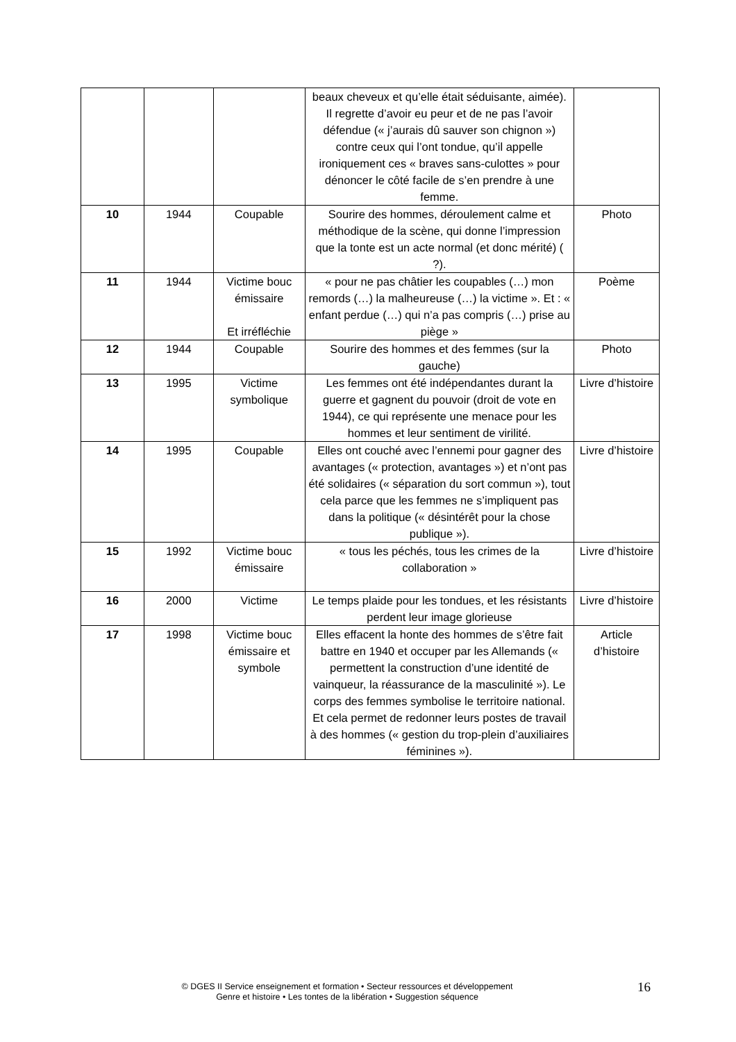| | | | beaux cheveux et qu’elle était séduisante, aimée). Il regrette d’avoir eu peur et de ne pas l’avoir défendue (« j’aurais dû sauver son chignon ») contre ceux qui l’ont tondue, qu’il appelle ironiquement ces « braves sans-culottes » pour dénoncer le côté facile de s’en prendre à une femme. | |
| 10 | 1944 | Coupable | Sourire des hommes, déroulement calme et méthodique de la scène, qui donne l’impression que la tonte est un acte normal (et donc mérité) ( ?). | Photo |
| 11 | 1944 | Victime bouc émissaire Et irréfléchie | « pour ne pas châtier les coupables (…) mon remords (…) la malheureuse (…) la victime ». Et : « enfant perdue (…) qui n’a pas compris (…) prise au piège » | Poème |
| 12 | 1944 | Coupable | Sourire des hommes et des femmes (sur la gauche) | Photo |
| 13 | 1995 | Victime symbolique | Les femmes ont été indépendantes durant la guerre et gagnent du pouvoir (droit de vote en 1944), ce qui représente une menace pour les hommes et leur sentiment de virilité. | Livre d’histoire |
| 14 | 1995 | Coupable | Elles ont couché avec l’ennemi pour gagner des avantages (« protection, avantages ») et n’ont pas été solidaires (« séparation du sort commun »), tout cela parce que les femmes ne s’impliquent pas dans la politique (« désintérêt pour la chose publique »). | Livre d’histoire |
| 15 | 1992 | Victime bouc émissaire | « tous les péchés, tous les crimes de la collaboration » | Livre d’histoire |
| 16 | 2000 | Victime | Le temps plaide pour les tondues, et les résistants perdent leur image glorieuse | Livre d’histoire |
| 17 | 1998 | Victime bouc émissaire et symbole | Elles effacent la honte des hommes de s’être fait battre en 1940 et occuper par les Allemands (« permettent la construction d’une identité de vainqueur, la réassurance de la masculinité »). Le corps des femmes symbolise le territoire national. Et cela permet de redonner leurs postes de travail à des hommes (« gestion du trop-plein d’auxiliaires féminines »). | Article d’histoire |
© DGES II Service enseignement et formation • Secteur ressources et développement
Genre et histoire • Les tontes de la libération • Suggestion séquence
16